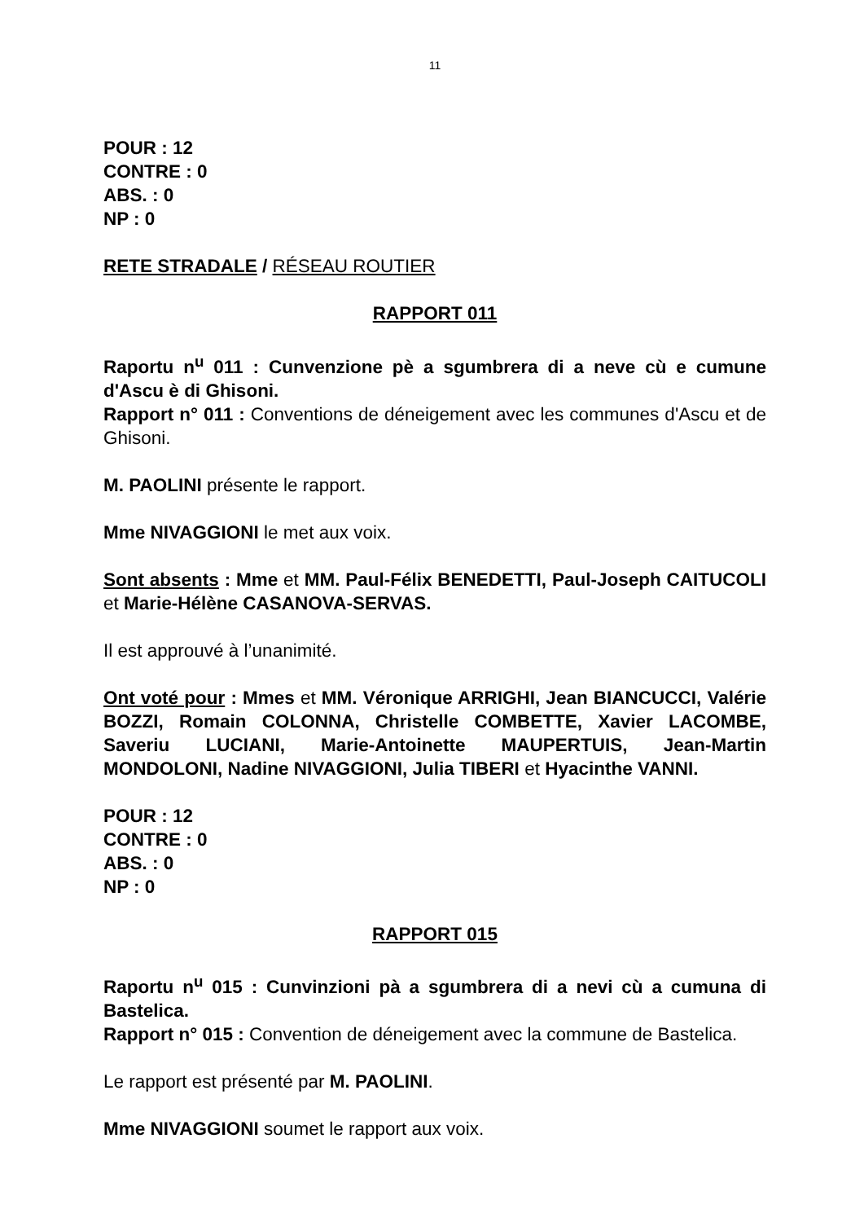11
POUR : 12
CONTRE : 0
ABS. : 0
NP : 0
RETE STRADALE / RÉSEAU ROUTIER
RAPPORT 011
Raportu n<sup>u</sup> 011 : Cunvenzione pè a sgumbrera di a neve cù e cumune d'Ascu è di Ghisoni.
Rapport n° 011 : Conventions de déneigement avec les communes d'Ascu et de Ghisoni.
M. PAOLINI présente le rapport.
Mme NIVAGGIONI le met aux voix.
Sont absents : Mme et MM. Paul-Félix BENEDETTI, Paul-Joseph CAITUCOLI et Marie-Hélène CASANOVA-SERVAS.
Il est approuvé à l’unanimité.
Ont voté pour : Mmes et MM. Véronique ARRIGHI, Jean BIANCUCCI, Valérie BOZZI, Romain COLONNA, Christelle COMBETTE, Xavier LACOMBE, Saveriu LUCIANI, Marie-Antoinette MAUPERTUIS, Jean-Martin MONDOLONI, Nadine NIVAGGIONI, Julia TIBERI et Hyacinthe VANNI.
POUR : 12
CONTRE : 0
ABS. : 0
NP : 0
RAPPORT 015
Raportu n<sup>u</sup> 015 : Cunvinzioni pà a sgumbrera di a nevi cù a cumuna di Bastelica.
Rapport n° 015 : Convention de déneigement avec la commune de Bastelica.
Le rapport est présenté par M. PAOLINI.
Mme NIVAGGIONI soumet le rapport aux voix.